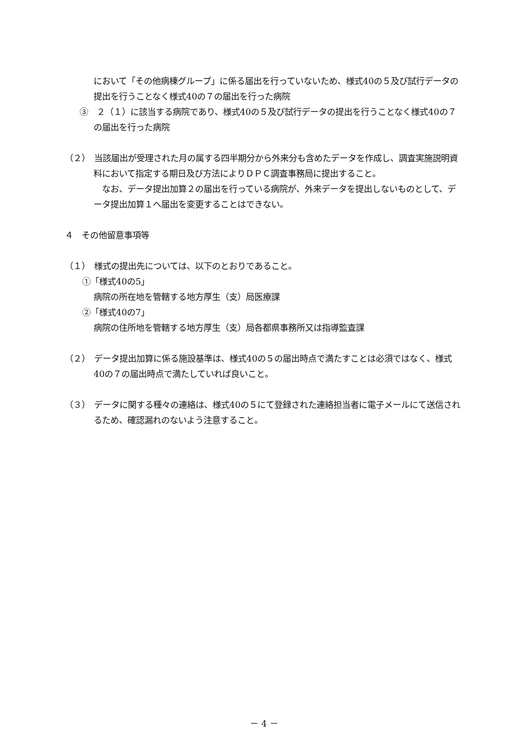において「その他病棟グループ」に係る届出を行っていないため、様式40の５及び試行データの提出を行うことなく様式40の７の届出を行った病院
③　２（１）に該当する病院であり、様式40の５及び試行データの提出を行うことなく様式40の７の届出を行った病院
（２）　当該届出が受理された月の属する四半期分から外来分も含めたデータを作成し、調査実施説明資料において指定する期日及び方法によりＤＰＣ調査事務局に提出すること。
　なお、データ提出加算２の届出を行っている病院が、外来データを提出しないものとして、データ提出加算１へ届出を変更することはできない。
４　その他留意事項等
（１）　様式の提出先については、以下のとおりであること。
①「様式40の5」
病院の所在地を管轄する地方厚生（支）局医療課
②「様式40の7」
病院の住所地を管轄する地方厚生（支）局各都県事務所又は指導監査課
（２）　データ提出加算に係る施設基準は、様式40の５の届出時点で満たすことは必須ではなく、様式40の７の届出時点で満たしていれば良いこと。
（３）　データに関する種々の連絡は、様式40の５にて登録された連絡担当者に電子メールにて送信されるため、確認漏れのないよう注意すること。
－ 4 －